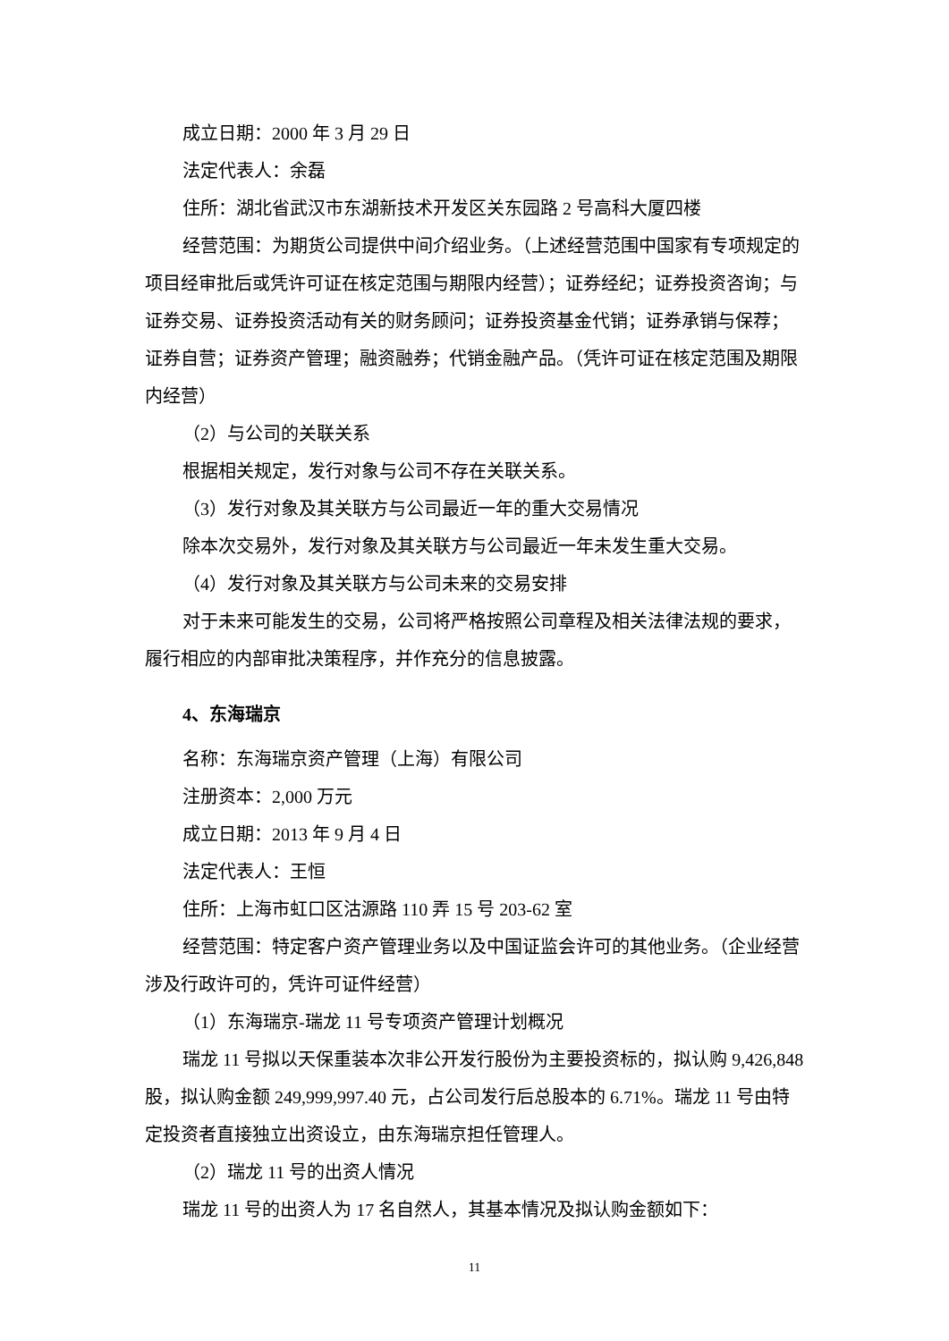成立日期：2000 年 3 月 29 日
法定代表人：余磊
住所：湖北省武汉市东湖新技术开发区关东园路 2 号高科大厦四楼
经营范围：为期货公司提供中间介绍业务。（上述经营范围中国家有专项规定的项目经审批后或凭许可证在核定范围与期限内经营）；证券经纪；证券投资咨询；与证券交易、证券投资活动有关的财务顾问；证券投资基金代销；证券承销与保荐；证券自营；证券资产管理；融资融券；代销金融产品。（凭许可证在核定范围及期限内经营）
（2）与公司的关联关系
根据相关规定，发行对象与公司不存在关联关系。
（3）发行对象及其关联方与公司最近一年的重大交易情况
除本次交易外，发行对象及其关联方与公司最近一年未发生重大交易。
（4）发行对象及其关联方与公司未来的交易安排
对于未来可能发生的交易，公司将严格按照公司章程及相关法律法规的要求，履行相应的内部审批决策程序，并作充分的信息披露。
4、东海瑞京
名称：东海瑞京资产管理（上海）有限公司
注册资本：2,000 万元
成立日期：2013 年 9 月 4 日
法定代表人：王恒
住所：上海市虹口区沽源路 110 弄 15 号 203-62 室
经营范围：特定客户资产管理业务以及中国证监会许可的其他业务。（企业经营涉及行政许可的，凭许可证件经营）
（1）东海瑞京-瑞龙 11 号专项资产管理计划概况
瑞龙 11 号拟以天保重装本次非公开发行股份为主要投资标的，拟认购 9,426,848 股，拟认购金额 249,999,997.40 元，占公司发行后总股本的 6.71%。瑞龙 11 号由特定投资者直接独立出资设立，由东海瑞京担任管理人。
（2）瑞龙 11 号的出资人情况
瑞龙 11 号的出资人为 17 名自然人，其基本情况及拟认购金额如下：
11